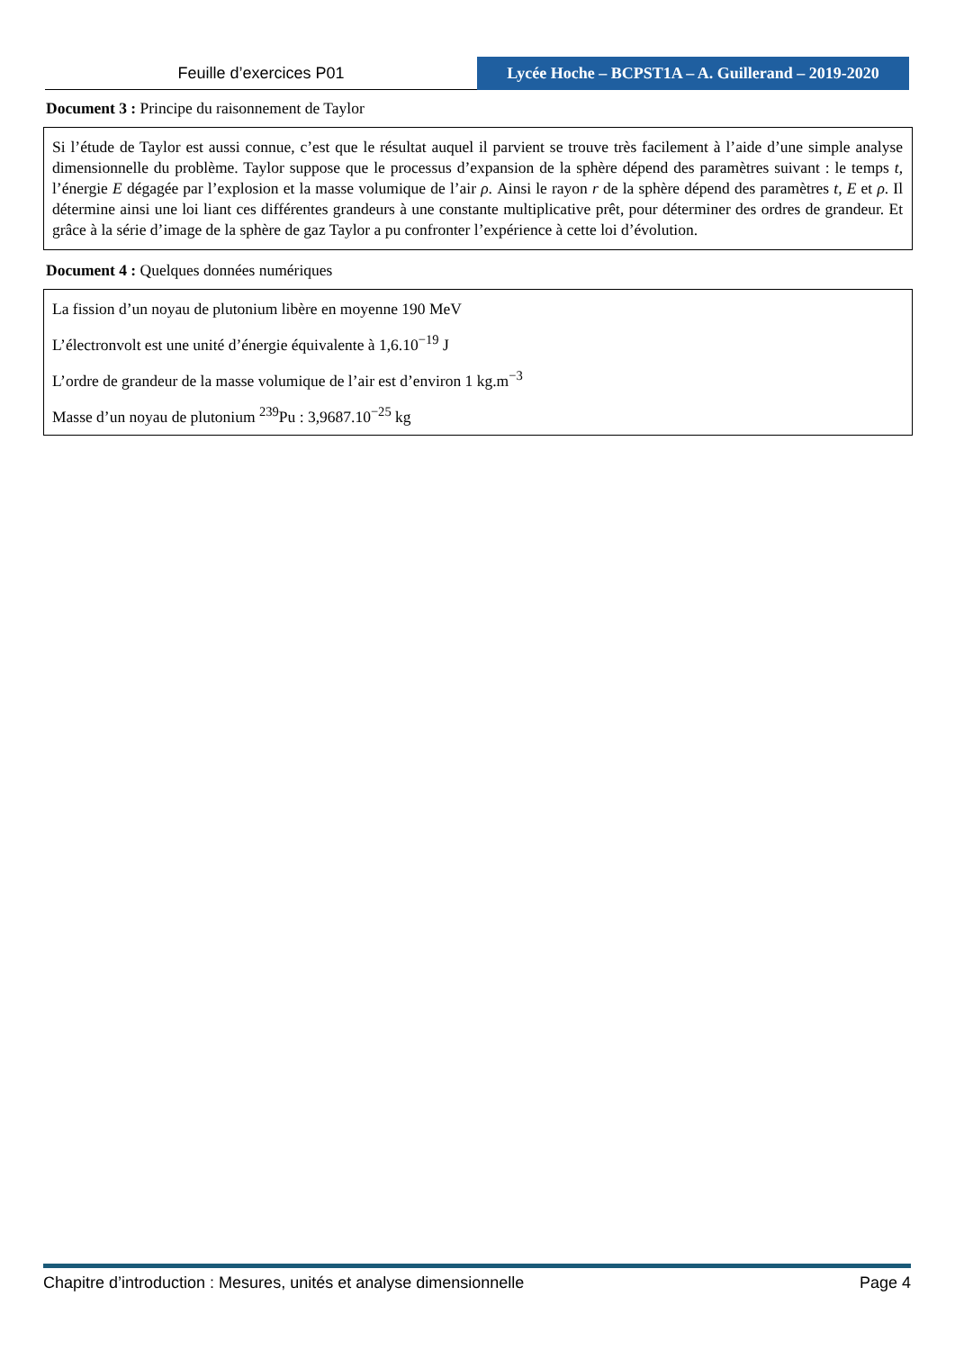Feuille d’exercices P01
Lycée Hoche – BCPST1A – A. Guillerand – 2019-2020
Document 3 : Principe du raisonnement de Taylor
Si l’étude de Taylor est aussi connue, c’est que le résultat auquel il parvient se trouve très facilement à l’aide d’une simple analyse dimensionnelle du problème. Taylor suppose que le processus d’expansion de la sphère dépend des paramètres suivant : le temps t, l’énergie E dégagée par l’explosion et la masse volumique de l’air ρ. Ainsi le rayon r de la sphère dépend des paramètres t, E et ρ. Il détermine ainsi une loi liant ces différentes grandeurs à une constante multiplicative prêt, pour déterminer des ordres de grandeur. Et grâce à la série d’image de la sphère de gaz Taylor a pu confronter l’expérience à cette loi d’évolution.
Document 4 : Quelques données numériques
La fission d’un noyau de plutonium libère en moyenne 190 MeV
L’électronvolt est une unité d’énergie équivalente à 1,6.10<sup>−19</sup> J
L’ordre de grandeur de la masse volumique de l’air est d’environ 1 kg.m<sup>−3</sup>
Masse d’un noyau de plutonium <sup>239</sup>Pu : 3,9687.10<sup>−25</sup> kg
Chapitre d’introduction : Mesures, unités et analyse dimensionnelle Page 4